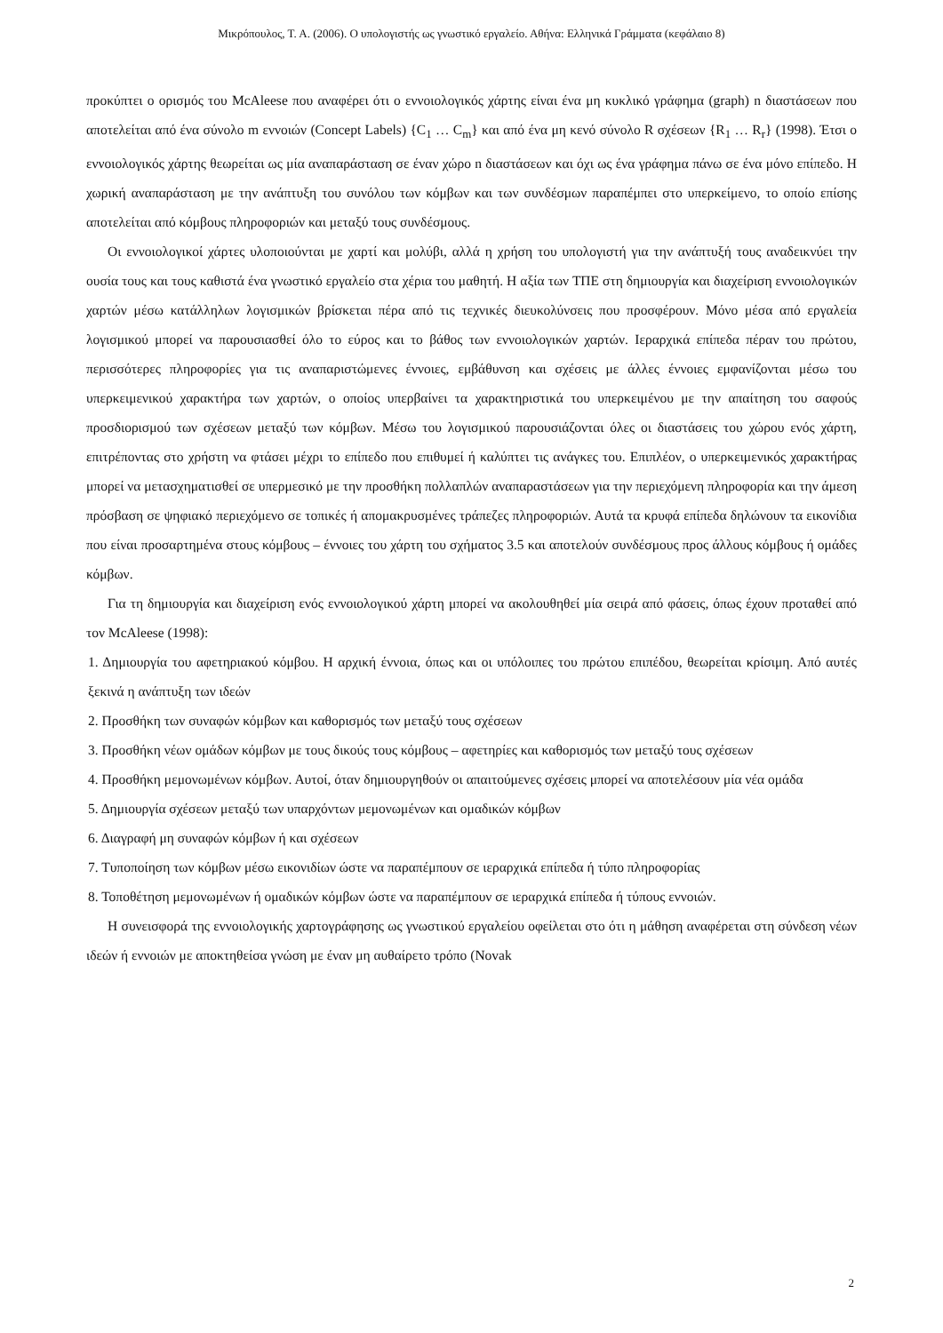Μικρόπουλος, Τ. Α. (2006). Ο υπολογιστής ως γνωστικό εργαλείο. Αθήνα: Ελληνικά Γράμματα (κεφάλαιο 8)
προκύπτει ο ορισμός του McAleese που αναφέρει ότι ο εννοιολογικός χάρτης είναι ένα μη κυκλικό γράφημα (graph) n διαστάσεων που αποτελείται από ένα σύνολο m εννοιών (Concept Labels) {C<sub>1</sub> … C<sub>m</sub>} και από ένα μη κενό σύνολο R σχέσεων {R<sub>1</sub> … R<sub>r</sub>} (1998). Έτσι ο εννοιολογικός χάρτης θεωρείται ως μία αναπαράσταση σε έναν χώρο n διαστάσεων και όχι ως ένα γράφημα πάνω σε ένα μόνο επίπεδο. Η χωρική αναπαράσταση με την ανάπτυξη του συνόλου των κόμβων και των συνδέσμων παραπέμπει στο υπερκείμενο, το οποίο επίσης αποτελείται από κόμβους πληροφοριών και μεταξύ τους συνδέσμους.
Οι εννοιολογικοί χάρτες υλοποιούνται με χαρτί και μολύβι, αλλά η χρήση του υπολογιστή για την ανάπτυξή τους αναδεικνύει την ουσία τους και τους καθιστά ένα γνωστικό εργαλείο στα χέρια του μαθητή. Η αξία των ΤΠΕ στη δημιουργία και διαχείριση εννοιολογικών χαρτών μέσω κατάλληλων λογισμικών βρίσκεται πέρα από τις τεχνικές διευκολύνσεις που προσφέρουν. Μόνο μέσα από εργαλεία λογισμικού μπορεί να παρουσιασθεί όλο το εύρος και το βάθος των εννοιολογικών χαρτών. Ιεραρχικά επίπεδα πέραν του πρώτου, περισσότερες πληροφορίες για τις αναπαριστώμενες έννοιες, εμβάθυνση και σχέσεις με άλλες έννοιες εμφανίζονται μέσω του υπερκειμενικού χαρακτήρα των χαρτών, ο οποίος υπερβαίνει τα χαρακτηριστικά του υπερκειμένου με την απαίτηση του σαφούς προσδιορισμού των σχέσεων μεταξύ των κόμβων. Μέσω του λογισμικού παρουσιάζονται όλες οι διαστάσεις του χώρου ενός χάρτη, επιτρέποντας στο χρήστη να φτάσει μέχρι το επίπεδο που επιθυμεί ή καλύπτει τις ανάγκες του. Επιπλέον, ο υπερκειμενικός χαρακτήρας μπορεί να μετασχηματισθεί σε υπερμεσικό με την προσθήκη πολλαπλών αναπαραστάσεων για την περιεχόμενη πληροφορία και την άμεση πρόσβαση σε ψηφιακό περιεχόμενο σε τοπικές ή απομακρυσμένες τράπεζες πληροφοριών. Αυτά τα κρυφά επίπεδα δηλώνουν τα εικονίδια που είναι προσαρτημένα στους κόμβους – έννοιες του χάρτη του σχήματος 3.5 και αποτελούν συνδέσμους προς άλλους κόμβους ή ομάδες κόμβων.
Για τη δημιουργία και διαχείριση ενός εννοιολογικού χάρτη μπορεί να ακολουθηθεί μία σειρά από φάσεις, όπως έχουν προταθεί από τον McAleese (1998):
1. Δημιουργία του αφετηριακού κόμβου. Η αρχική έννοια, όπως και οι υπόλοιπες του πρώτου επιπέδου, θεωρείται κρίσιμη. Από αυτές ξεκινά η ανάπτυξη των ιδεών
2. Προσθήκη των συναφών κόμβων και καθορισμός των μεταξύ τους σχέσεων
3. Προσθήκη νέων ομάδων κόμβων με τους δικούς τους κόμβους – αφετηρίες και καθορισμός των μεταξύ τους σχέσεων
4. Προσθήκη μεμονωμένων κόμβων. Αυτοί, όταν δημιουργηθούν οι απαιτούμενες σχέσεις μπορεί να αποτελέσουν μία νέα ομάδα
5. Δημιουργία σχέσεων μεταξύ των υπαρχόντων μεμονωμένων και ομαδικών κόμβων
6. Διαγραφή μη συναφών κόμβων ή και σχέσεων
7. Τυποποίηση των κόμβων μέσω εικονιδίων ώστε να παραπέμπουν σε ιεραρχικά επίπεδα ή τύπο πληροφορίας
8. Τοποθέτηση μεμονωμένων ή ομαδικών κόμβων ώστε να παραπέμπουν σε ιεραρχικά επίπεδα ή τύπους εννοιών.
Η συνεισφορά της εννοιολογικής χαρτογράφησης ως γνωστικού εργαλείου οφείλεται στο ότι η μάθηση αναφέρεται στη σύνδεση νέων ιδεών ή εννοιών με αποκτηθείσα γνώση με έναν μη αυθαίρετο τρόπο (Novak
2